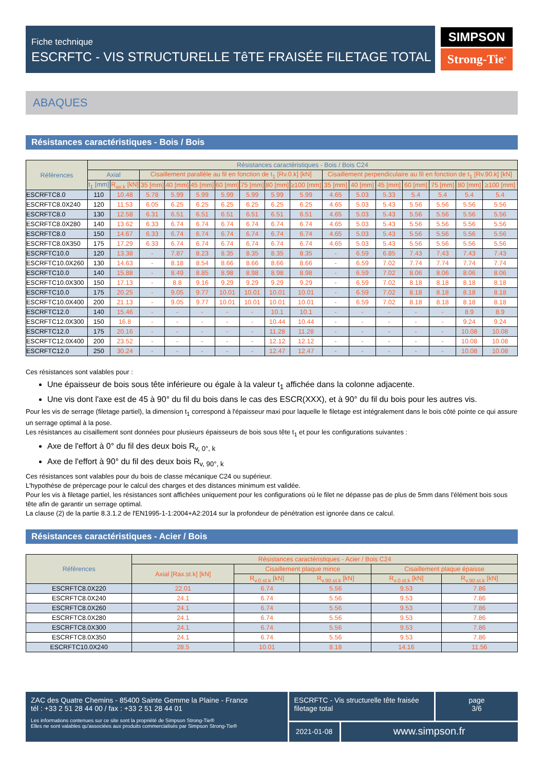Fiche technique
ESCRFTC - VIS STRUCTURELLE TêTE FRAISÉE FILETAGE TOTAL
SIMPSON
Strong-Tie<sup>®</sup>
ABAQUES
Résistances caractéristiques - Bois / Bois
| Références | Résistances caractéristiques - Bois / Bois C24 | | | | | | | | | | | | | | | |
| --- | --- | --- | --- | --- | --- | --- | --- | --- | --- | --- | --- | --- | --- | --- | --- | --- |
| | Axial | | Cisaillement parallèle au fil en fonction de t<sub>1</sub> [Rv.0.k] [kN] | | | | | | | Cisaillement perpendiculaire au fil en fonction de t<sub>1</sub> [Rv.90.k] [kN] | | | | | | |
| | t<sub>1</sub> [mm] | R<sub>ax.k</sub> [kN] | 35 [mm] | 40 [mm] | 45 [mm] | 60 [mm] | 75 [mm] | 80 [mm] | ≥100 [mm] | 35 [mm] | 40 [mm] | 45 [mm] | 60 [mm] | 75 [mm] | 80 [mm] | ≥100 [mm] |
| ESCRFTC8.0 | 110 | 10.48 | 5.78 | 5.99 | 5.99 | 5.99 | 5.99 | 5.99 | 5.99 | 4.65 | 5.03 | 5.33 | 5.4 | 5.4 | 5.4 | 5.4 |
| ESCRFTC8.0X240 | 120 | 11.53 | 6.05 | 6.25 | 6.25 | 6.25 | 6.25 | 6.25 | 6.25 | 4.65 | 5.03 | 5.43 | 5.56 | 5.56 | 5.56 | 5.56 |
| ESCRFTC8.0 | 130 | 12.58 | 6.31 | 6.51 | 6.51 | 6.51 | 6.51 | 6.51 | 6.51 | 4.65 | 5.03 | 5.43 | 5.56 | 5.56 | 5.56 | 5.56 |
| ESCRFTC8.0X280 | 140 | 13.62 | 6.33 | 6.74 | 6.74 | 6.74 | 6.74 | 6.74 | 6.74 | 4.65 | 5.03 | 5.43 | 5.56 | 5.56 | 5.56 | 5.56 |
| ESCRFTC8.0 | 150 | 14.67 | 6.33 | 6.74 | 6.74 | 6.74 | 6.74 | 6.74 | 6.74 | 4.65 | 5.03 | 5.43 | 5.56 | 5.56 | 5.56 | 5.56 |
| ESCRFTC8.0X350 | 175 | 17.29 | 6.33 | 6.74 | 6.74 | 6.74 | 6.74 | 6.74 | 6.74 | 4.65 | 5.03 | 5.43 | 5.56 | 5.56 | 5.56 | 5.56 |
| ESCRFTC10.0 | 120 | 13.38 | - | 7.87 | 8.23 | 8.35 | 8.35 | 8.35 | 8.35 | - | 6.59 | 6.85 | 7.43 | 7.43 | 7.43 | 7.43 |
| ESCRFTC10.0X260 | 130 | 14.63 | - | 8.18 | 8.54 | 8.66 | 8.66 | 8.66 | 8.66 | - | 6.59 | 7.02 | 7.74 | 7.74 | 7.74 | 7.74 |
| ESCRFTC10.0 | 140 | 15.88 | - | 8.49 | 8.85 | 8.98 | 8.98 | 8.98 | 8.98 | - | 6.59 | 7.02 | 8.06 | 8.06 | 8.06 | 8.06 |
| ESCRFTC10.0X300 | 150 | 17.13 | - | 8.8 | 9.16 | 9.29 | 9.29 | 9.29 | 9.29 | - | 6.59 | 7.02 | 8.18 | 8.18 | 8.18 | 8.18 |
| ESCRFTC10.0 | 175 | 20.25 | - | 9.05 | 9.77 | 10.01 | 10.01 | 10.01 | 10.01 | - | 6.59 | 7.02 | 8.18 | 8.18 | 8.18 | 8.18 |
| ESCRFTC10.0X400 | 200 | 21.13 | - | 9.05 | 9.77 | 10.01 | 10.01 | 10.01 | 10.01 | - | 6.59 | 7.02 | 8.18 | 8.18 | 8.18 | 8.18 |
| ESCRFTC12.0 | 140 | 15.46 | - | - | - | - | - | 10.1 | 10.1 | - | - | - | - | - | 8.9 | 8.9 |
| ESCRFTC12.0X300 | 150 | 16.8 | - | - | - | - | - | 10.44 | 10.44 | - | - | - | - | - | 9.24 | 9.24 |
| ESCRFTC12.0 | 175 | 20.16 | - | - | - | - | - | 11.28 | 11.28 | - | - | - | - | - | 10.08 | 10.08 |
| ESCRFTC12.0X400 | 200 | 23.52 | - | - | - | - | - | 12.12 | 12.12 | - | - | - | - | - | 10.08 | 10.08 |
| ESCRFTC12.0 | 250 | 30.24 | - | - | - | - | - | 12.47 | 12.47 | - | - | - | - | - | 10.08 | 10.08 |
Ces résistances sont valables pour :
Une épaisseur de bois sous tête inférieure ou égale à la valeur t<sub>1</sub> affichée dans la colonne adjacente.
Une vis dont l'axe est de 45 à 90° du fil du bois dans le cas des ESCR(XXX), et à 90° du fil du bois pour les autres vis.
Pour les vis de serrage (filetage partiel), la dimension t<sub>1</sub> correspond à l'épaisseur maxi pour laquelle le filetage est intégralement dans le bois côté pointe ce qui assure un serrage optimal à la pose.
Les résistances au cisaillement sont données pour plusieurs épaisseurs de bois sous tête t<sub>1</sub> et pour les configurations suivantes :
Axe de l'effort à 0° du fil des deux bois R<sub>v, 0°, k</sub>
Axe de l'effort à 90° du fil des deux bois R<sub>v, 90°, k</sub>
Ces résistances sont valables pour du bois de classe mécanique C24 ou supérieur.
L'hypothèse de prépercage pour le calcul des charges et des distances minimum est validée.
Pour les vis à filetage partiel, les résistances sont affichées uniquement pour les configurations où le filet ne dépasse pas de plus de 5mm dans l'élément bois sous tête afin de garantir un serrage optimal.
La clause (2) de la partie 8.3.1.2 de l'EN1995-1-1:2004+A2:2014 sur la profondeur de pénétration est ignorée dans ce calcul.
Résistances caractéristiques - Acier / Bois
| Références | Résistances caractéristiques - Acier / Bois C24 | | | | |
| --- | --- | --- | --- | --- | --- |
| | Axial [Rax.st.k] [kN] | Cisaillement plaque mince | | Cisaillement plaque épaisse | |
| | | R<sub>v.0.st.k</sub> [kN] | R<sub>v.90.st.k</sub> [kN] | R<sub>v.0.st.k</sub> [kN] | R<sub>v.90.st.k</sub> [kN] |
| ESCRFTC8.0X220 | 22.01 | 6.74 | 5.56 | 9.53 | 7.86 |
| ESCRFTC8.0X240 | 24.1 | 6.74 | 5.56 | 9.53 | 7.86 |
| ESCRFTC8.0X260 | 24.1 | 6.74 | 5.56 | 9.53 | 7.86 |
| ESCRFTC8.0X280 | 24.1 | 6.74 | 5.56 | 9.53 | 7.86 |
| ESCRFTC8.0X300 | 24.1 | 6.74 | 5.56 | 9.53 | 7.86 |
| ESCRFTC8.0X350 | 24.1 | 6.74 | 5.56 | 9.53 | 7.86 |
| ESCRFTC10.0X240 | 28.5 | 10.01 | 8.18 | 14.16 | 11.56 |
ZAC des Quatre Chemins - 85400 Sainte Gemme la Plaine - France
tél : +33 2 51 28 44 00 / fax : +33 2 51 28 44 01
Les informations contenues sur ce site sont la propriété de Simpson Strong-Tie®
Elles ne sont valables qu'associées aux produits commercialisés par Simpson Strong-Tie®
ESCRFTC - Vis structurelle tête fraisée filetage total
page
3/6
2021-01-08
www.simpson.fr